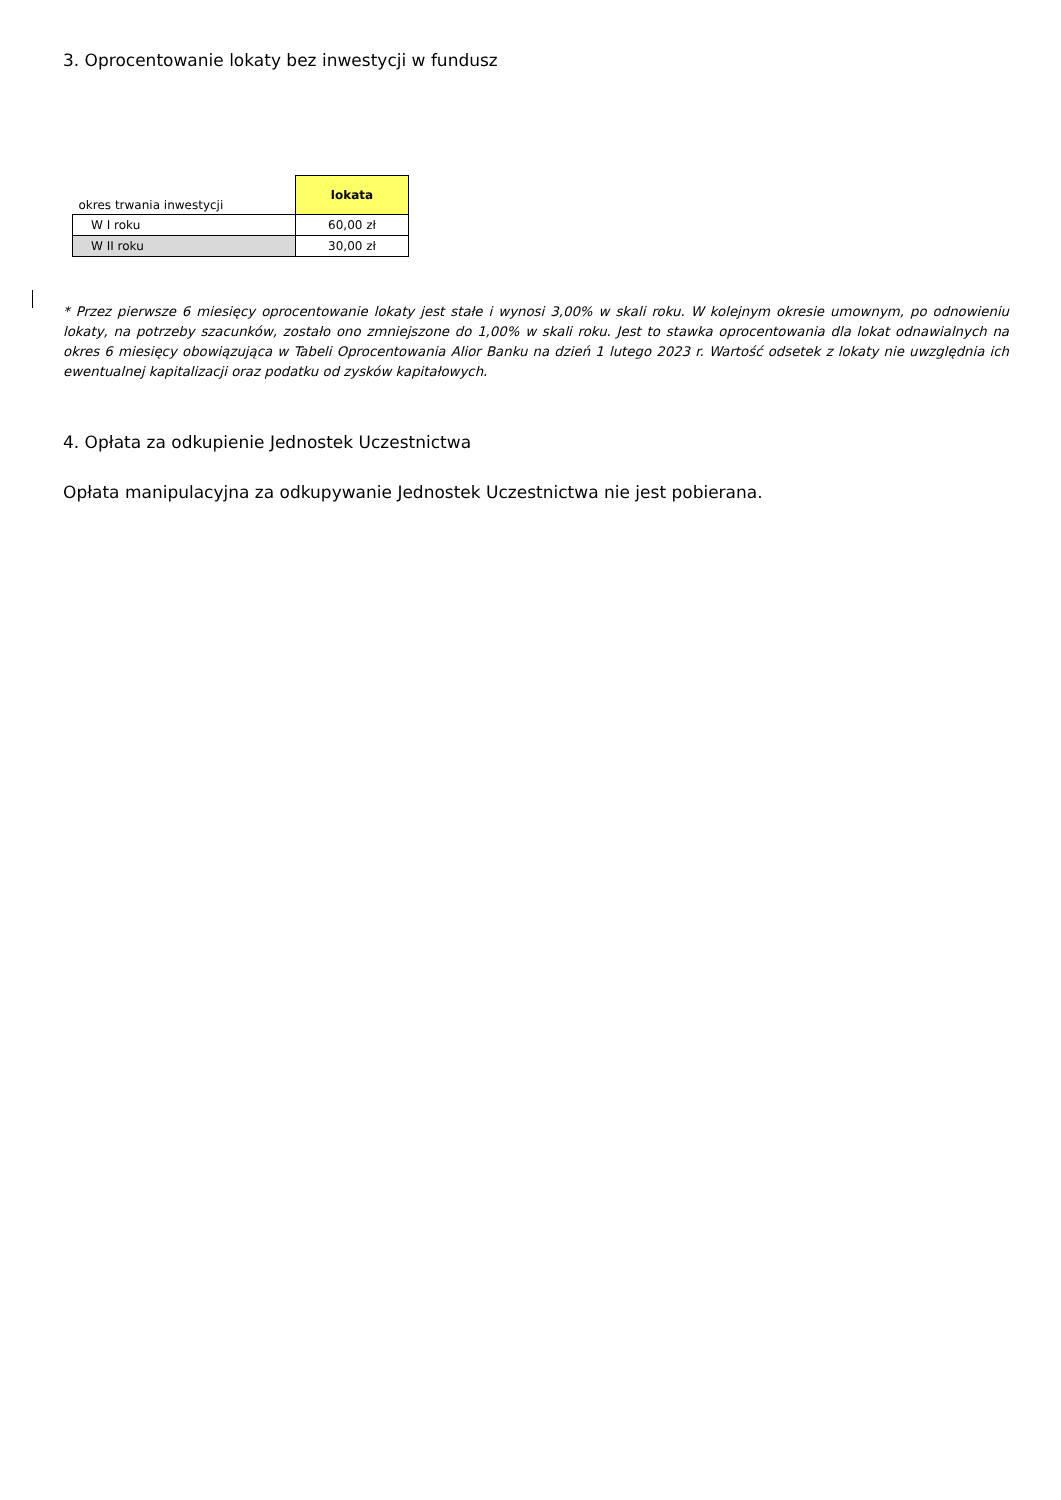3. Oprocentowanie lokaty bez inwestycji w fundusz
| okres trwania inwestycji | lokata |
| W I roku | 60,00 zł |
| W II roku | 30,00 zł |
* Przez pierwsze 6 miesięcy oprocentowanie lokaty jest stałe i wynosi 3,00% w skali roku. W kolejnym okresie umownym, po odnowieniu lokaty, na potrzeby szacunków, zostało ono zmniejszone do 1,00% w skali roku. Jest to stawka oprocentowania dla lokat odnawialnych na okres 6 miesięcy obowiązująca w Tabeli Oprocentowania Alior Banku na dzień 1 lutego 2023 r. Wartość odsetek z lokaty nie uwzględnia ich ewentualnej kapitalizacji oraz podatku od zysków kapitałowych.
4. Opłata za odkupienie Jednostek Uczestnictwa
Opłata manipulacyjna za odkupywanie Jednostek Uczestnictwa nie jest pobierana.